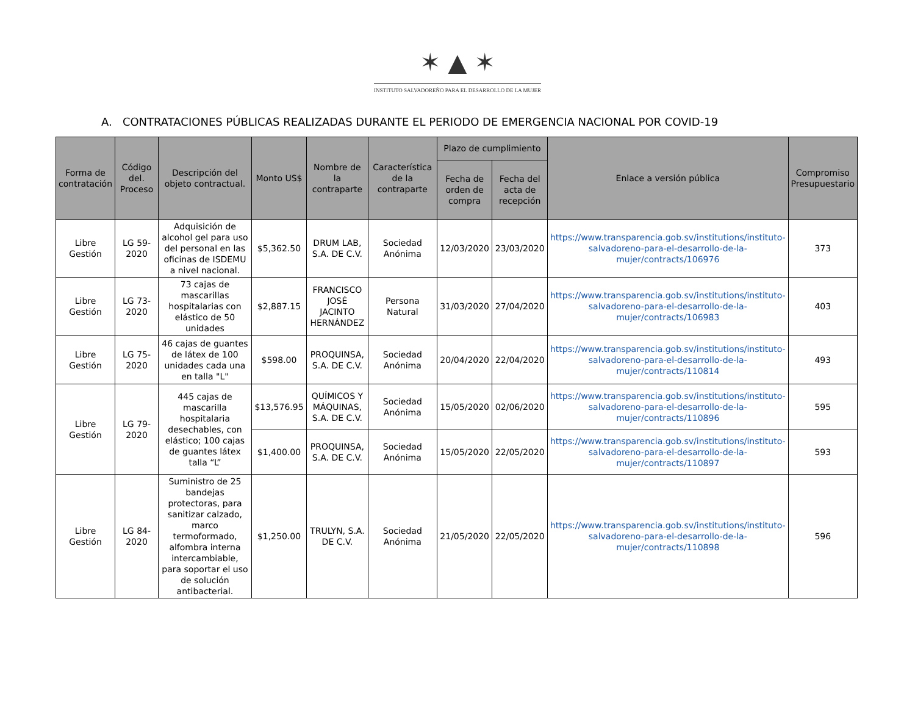✶ ▲ ✶
INSTITUTO SALVADOREÑO PARA EL DESARROLLO DE LA MUJER
A. CONTRATACIONES PÚBLICAS REALIZADAS DURANTE EL PERIODO DE EMERGENCIA NACIONAL POR COVID-19
| Forma de contratación | Código del. Proceso | Descripción del objeto contractual. | Monto US$ | Nombre de la contraparte | Característica de la contraparte | Plazo de cumplimiento | | Enlace a versión pública | Compromiso Presupuestario |
| --- | --- | --- | --- | --- | --- | --- | --- | --- | --- |
| | | | | | | Fecha de orden de compra | Fecha del acta de recepción | | |
| Libre Gestión | LG 59-2020 | Adquisición de alcohol gel para uso del personal en las oficinas de ISDEMU a nivel nacional. | $5,362.50 | DRUM LAB, S.A. DE C.V. | Sociedad Anónima | 12/03/2020 | 23/03/2020 | https://www.transparencia.gob.sv/institutions/instituto-salvadoreno-para-el-desarrollo-de-la-mujer/contracts/106976 | 373 |
| Libre Gestión | LG 73-2020 | 73 cajas de mascarillas hospitalarias con elástico de 50 unidades | $2,887.15 | FRANCISCO JOSÉ JACINTO HERNÁNDEZ | Persona Natural | 31/03/2020 | 27/04/2020 | https://www.transparencia.gob.sv/institutions/instituto-salvadoreno-para-el-desarrollo-de-la-mujer/contracts/106983 | 403 |
| Libre Gestión | LG 75-2020 | 46 cajas de guantes de látex de 100 unidades cada una en talla "L" | $598.00 | PROQUINSA, S.A. DE C.V. | Sociedad Anónima | 20/04/2020 | 22/04/2020 | https://www.transparencia.gob.sv/institutions/instituto-salvadoreno-para-el-desarrollo-de-la-mujer/contracts/110814 | 493 |
| Libre Gestión | LG 79-2020 | 445 cajas de mascarilla hospitalaria desechables, con elástico; 100 cajas de guantes látex talla “L” | $13,576.95 | QUÍMICOS Y MÁQUINAS, S.A. DE C.V. | Sociedad Anónima | 15/05/2020 | 02/06/2020 | https://www.transparencia.gob.sv/institutions/instituto-salvadoreno-para-el-desarrollo-de-la-mujer/contracts/110896 | 595 |
| | | | $1,400.00 | PROQUINSA, S.A. DE C.V. | Sociedad Anónima | 15/05/2020 | 22/05/2020 | https://www.transparencia.gob.sv/institutions/instituto-salvadoreno-para-el-desarrollo-de-la-mujer/contracts/110897 | 593 |
| Libre Gestión | LG 84-2020 | Suministro de 25 bandejas protectoras, para sanitizar calzado, marco termoformado, alfombra interna intercambiable, para soportar el uso de solución antibacterial. | $1,250.00 | TRULYN, S.A. DE C.V. | Sociedad Anónima | 21/05/2020 | 22/05/2020 | https://www.transparencia.gob.sv/institutions/instituto-salvadoreno-para-el-desarrollo-de-la-mujer/contracts/110898 | 596 |